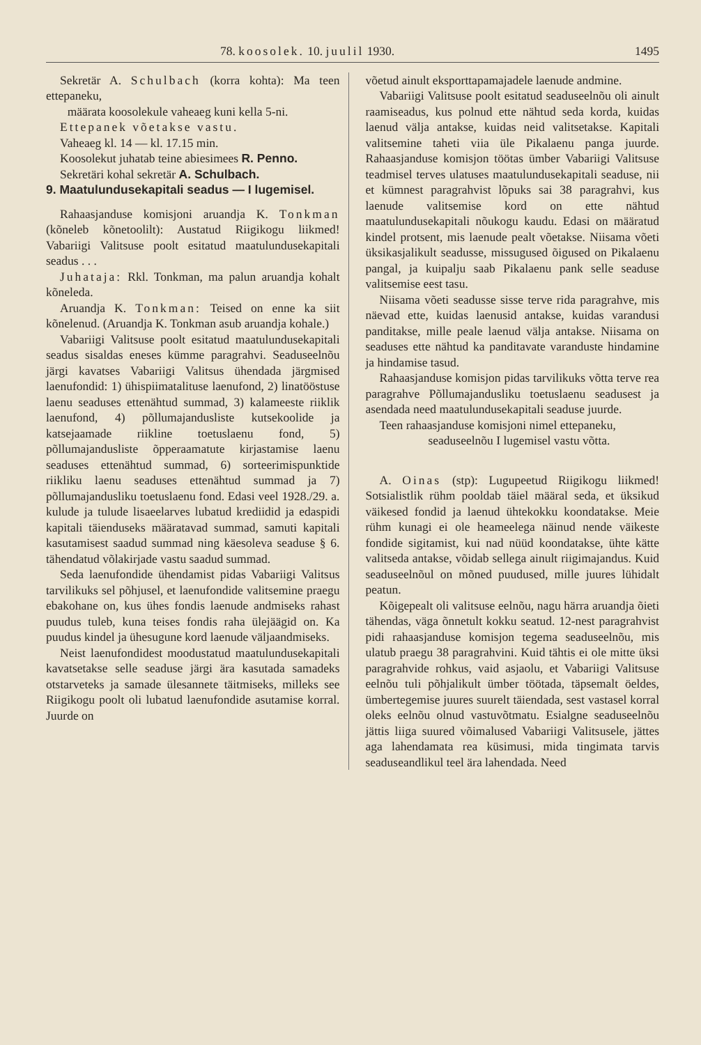78. koosolek. 10. juulil 1930. 1495
Sekretär A. Schulbach (korra kohta): Ma teen ettepaneku,
määrata koosolekule vaheaeg kuni kella 5-ni.
Ettepanek võetakse vastu.
Vaheaeg kl. 14 — kl. 17.15 min.
Koosolekut juhatab teine abiesimees R. Penno.
Sekretäri kohal sekretär A. Schulbach.
9. Maatulundusekapitali seadus — I lugemisel.
Rahaasjanduse komisjoni aruandja K. Tonkman (kõneleb kõnetoolilt): Austatud Riigikogu liikmed! Vabariigi Valitsuse poolt esitatud maatulundusekapitali seadus . . .
Juhataja: Rkl. Tonkman, ma palun aruandja kohalt kõneleda.
Aruandja K. Tonkman: Teised on enne ka siit kõnelenud. (Aruandja K. Tonkman asub aruandja kohale.)
Vabariigi Valitsuse poolt esitatud maatulundusekapitali seadus sisaldas eneses kümme paragrahvi. Seaduseelnõu järgi kavatses Vabariigi Valitsus ühendada järgmised laenufondid: 1) ühispiimatalituse laenufond, 2) linatööstuse laenu seaduses ettenähtud summad, 3) kalameeste riiklik laenufond, 4) põllumajandusliste kutsekoolide ja katsejaamade riikline toetuslaenu fond, 5) põllumajandusliste õpperaamatute kirjastamise laenu seaduses ettenähtud summad, 6) sorteerimispunktide riikliku laenu seaduses ettenähtud summad ja 7) põllumajandusliku toetuslaenu fond. Edasi veel 1928./29. a. kulude ja tulude lisaeelarves lubatud krediidid ja edaspidi kapitali täienduseks määratavad summad, samuti kapitali kasutamisest saadud summad ning käesoleva seaduse § 6. tähendatud võlakirjade vastu saadud summad.
Seda laenufondide ühendamist pidas Vabariigi Valitsus tarvilikuks sel põhjusel, et laenufondide valitsemine praegu ebakohane on, kus ühes fondis laenude andmiseks rahast puudus tuleb, kuna teises fondis raha ülejäägid on. Ka puudus kindel ja ühesugune kord laenude väljaandmiseks.
Neist laenufondidest moodustatud maatulundusekapitali kavatsetakse selle seaduse järgi ära kasutada samadeks otstarveteks ja samade ülesannete täitmiseks, milleks see Riigikogu poolt oli lubatud laenufondide asutamise korral. Juurde on
võetud ainult eksporttapamajadele laenude andmine.
Vabariigi Valitsuse poolt esitatud seaduseelnõu oli ainult raamiseadus, kus polnud ette nähtud seda korda, kuidas laenud välja antakse, kuidas neid valitsetakse. Kapitali valitsemine taheti viia üle Pikalaenu panga juurde. Rahaasjanduse komisjon töötas ümber Vabariigi Valitsuse teadmisel terves ulatuses maatulundusekapitali seaduse, nii et kümnest paragrahvist lõpuks sai 38 paragrahvi, kus laenude valitsemise kord on ette nähtud maatulundusekapitali nõukogu kaudu. Edasi on määratud kindel protsent, mis laenude pealt võetakse. Niisama võeti üksikasjalikult seadusse, missugused õigused on Pikalaenu pangal, ja kuipalju saab Pikalaenu pank selle seaduse valitsemise eest tasu.
Niisama võeti seadusse sisse terve rida paragrahve, mis näevad ette, kuidas laenusid antakse, kuidas varandusi pandi­takse, mille peale laenud välja antakse. Niisama on seaduses ette nähtud ka panditavate varanduste hindamine ja hindamise tasud.
Rahaasjanduse komisjon pidas tarvilikuks võtta terve rea paragrahve Põllumajandusliku toetuslaenu seadusest ja asendada need maatulundusekapitali seaduse juurde.
Teen rahaasjanduse komisjoni nimel ettepaneku,
seaduseelnõu I lugemisel vastu võtta.
A. Oinas (stp): Lugupeetud Riigikogu liikmed! Sotsialistlik rühm pooldab täiel määral seda, et üksikud väikesed fondid ja laenud ühtekokku koondatakse. Meie rühm kunagi ei ole heameelega näinud nende väikeste fondide sigitamist, kui nad nüüd koondatakse, ühte kätte valitseda antakse, võidab sellega ainult riigimajandus. Kuid seaduseelnõul on mõned puudused, mille juures lühidalt peatun.
Kõigepealt oli valitsuse eelnõu, nagu härra aruandja õieti tähendas, väga õnnetult kokku seatud. 12-nest paragrahvist pidi rahaasjanduse komisjon tegema seaduseelnõu, mis ulatub praegu 38 paragrahvini. Kuid tähtis ei ole mitte üksi paragrahvide rohkus, vaid asjaolu, et Vabariigi Valitsuse eelnõu tuli põhjalikult ümber töötada, täpsemalt öeldes, ümbertegemise juures suurelt täiendada, sest vastasel korral oleks eelnõu olnud vastuvõtmatu. Esialgne seaduseelnõu jättis liiga suured võimalused Vabariigi Valitsusele, jättes aga lahendamata rea küsimusi, mida tingimata tarvis seaduseandlikul teel ära lahendada. Need